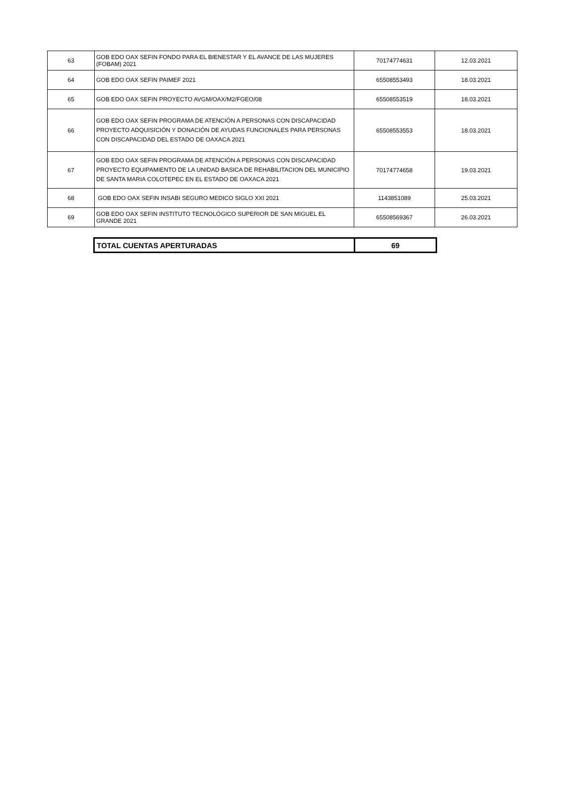| 63 | GOB EDO OAX SEFIN FONDO PARA EL BIENESTAR Y EL AVANCE DE LAS MUJERES (FOBAM) 2021 | 70174774631 | 12.03.2021 |
| 64 | GOB EDO OAX SEFIN PAIMEF 2021 | 65508553493 | 18.03.2021 |
| 65 | GOB EDO OAX SEFIN PROYECTO AVGM/OAX/M2/FGEO/08 | 65508553519 | 18.03.2021 |
| 66 | GOB EDO OAX SEFIN PROGRAMA DE ATENCIÓN A PERSONAS CON DISCAPACIDAD PROYECTO ADQUISICIÓN Y DONACIÓN DE AYUDAS FUNCIONALES PARA PERSONAS CON DISCAPACIDAD DEL ESTADO DE OAXACA 2021 | 65508553553 | 18.03.2021 |
| 67 | GOB EDO OAX SEFIN PROGRAMA DE ATENCIÓN A PERSONAS CON DISCAPACIDAD PROYECTO EQUIPAMIENTO DE LA UNIDAD BASICA DE REHABILITACION DEL MUNICIPIO DE SANTA MARIA COLOTEPEC EN EL ESTADO DE OAXACA 2021 | 70174774658 | 19.03.2021 |
| 68 | GOB EDO OAX SEFIN INSABI SEGURO MEDICO SIGLO XXI 2021 | 1143851089 | 25.03.2021 |
| 69 | GOB EDO OAX SEFIN INSTITUTO TECNOLÓGICO SUPERIOR DE SAN MIGUEL EL GRANDE 2021 | 65508569367 | 26.03.2021 |
| TOTAL CUENTAS APERTURADAS | 69 |